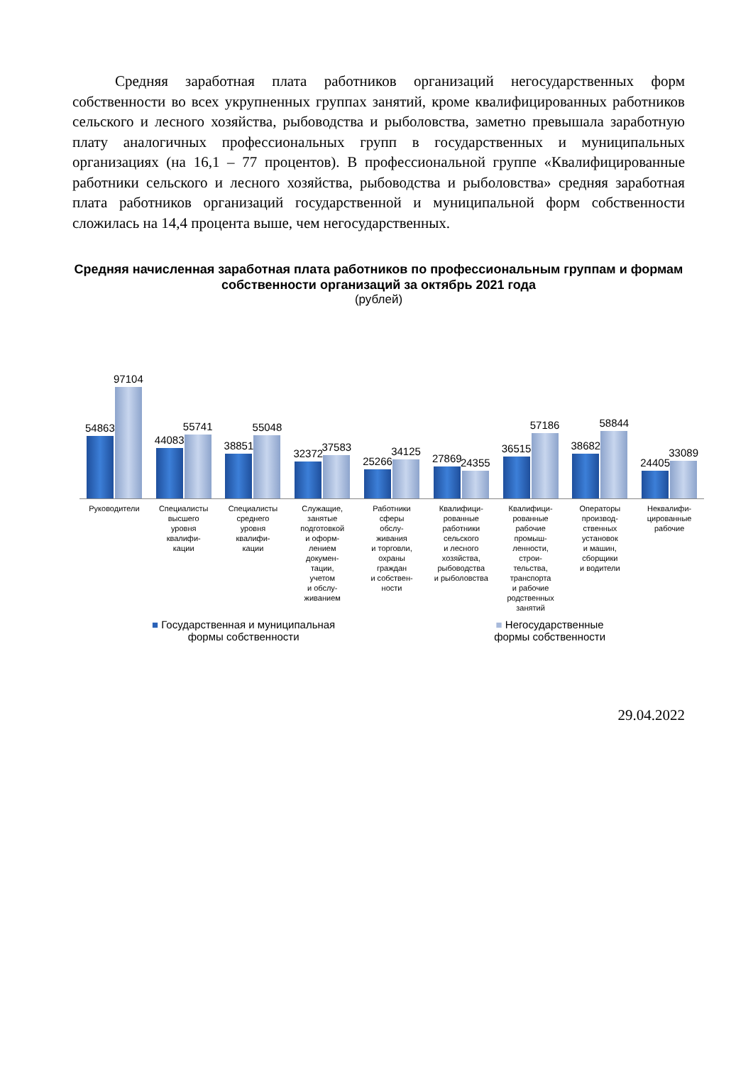Средняя заработная плата работников организаций негосударственных форм собственности во всех укрупненных группах занятий, кроме квалифицированных работников сельского и лесного хозяйства, рыбоводства и рыболовства, заметно превышала заработную плату аналогичных профессиональных групп в государственных и муниципальных организациях (на 16,1 – 77 процентов). В профессиональной группе «Квалифицированные работники сельского и лесного хозяйства, рыбоводства и рыболовства» средняя заработная плата работников организаций государственной и муниципальной форм собственности сложилась на 14,4 процента выше, чем негосударственных.
Средняя начисленная заработная плата работников по профессиональным группам и формам собственности организаций за октябрь 2021 года
(рублей)
54863
97104
44083
55741
38851
55048
32372
37583
25266
34125
27869
24355
36515
57186
38682
58844
24405
33089
Руководители Специалисты
высшего
уровня
квалифи-
кации
Специалисты
среднего
уровня
квалифи-
кации
Служащие,
занятые
подготовкой
и оформ-
лением
докумен-
тации,
учетом
и обслу-
живанием
Работники
сферы
обслу-
живания
и торговли,
охраны
граждан
и собствен-
ности
Квалифици-
рованные
работники
сельского
и лесного
хозяйства,
рыбоводства
и рыболовства
Квалифици-
рованные
рабочие
промыш-
ленности,
строи-
тельства,
транспорта
и рабочие
родственных
занятий
Операторы
производ-
ственных
установок
и машин,
сборщики
и водители
Неквалифи-
цированные
рабочие
■ Государственная и муниципальная
формы собственности
■ Негосударственные
формы собственности
29.04.2022